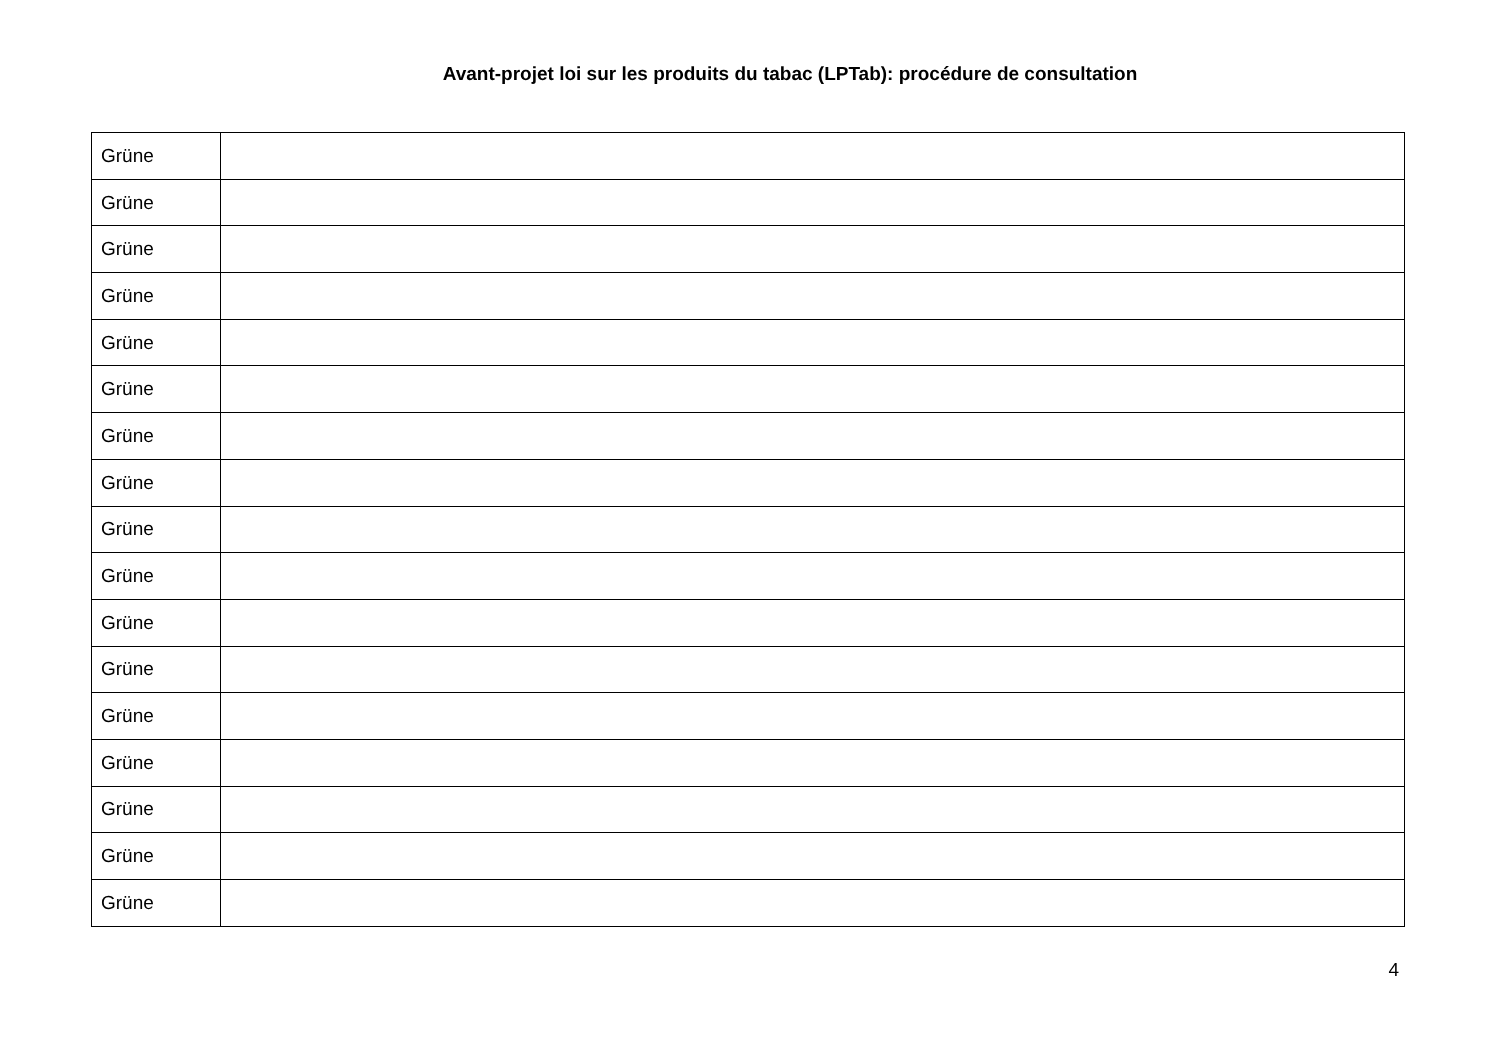Avant-projet loi sur les produits du tabac (LPTab): procédure de consultation
| Grüne | |
| Grüne | |
| Grüne | |
| Grüne | |
| Grüne | |
| Grüne | |
| Grüne | |
| Grüne | |
| Grüne | |
| Grüne | |
| Grüne | |
| Grüne | |
| Grüne | |
| Grüne | |
| Grüne | |
| Grüne | |
| Grüne | |
4